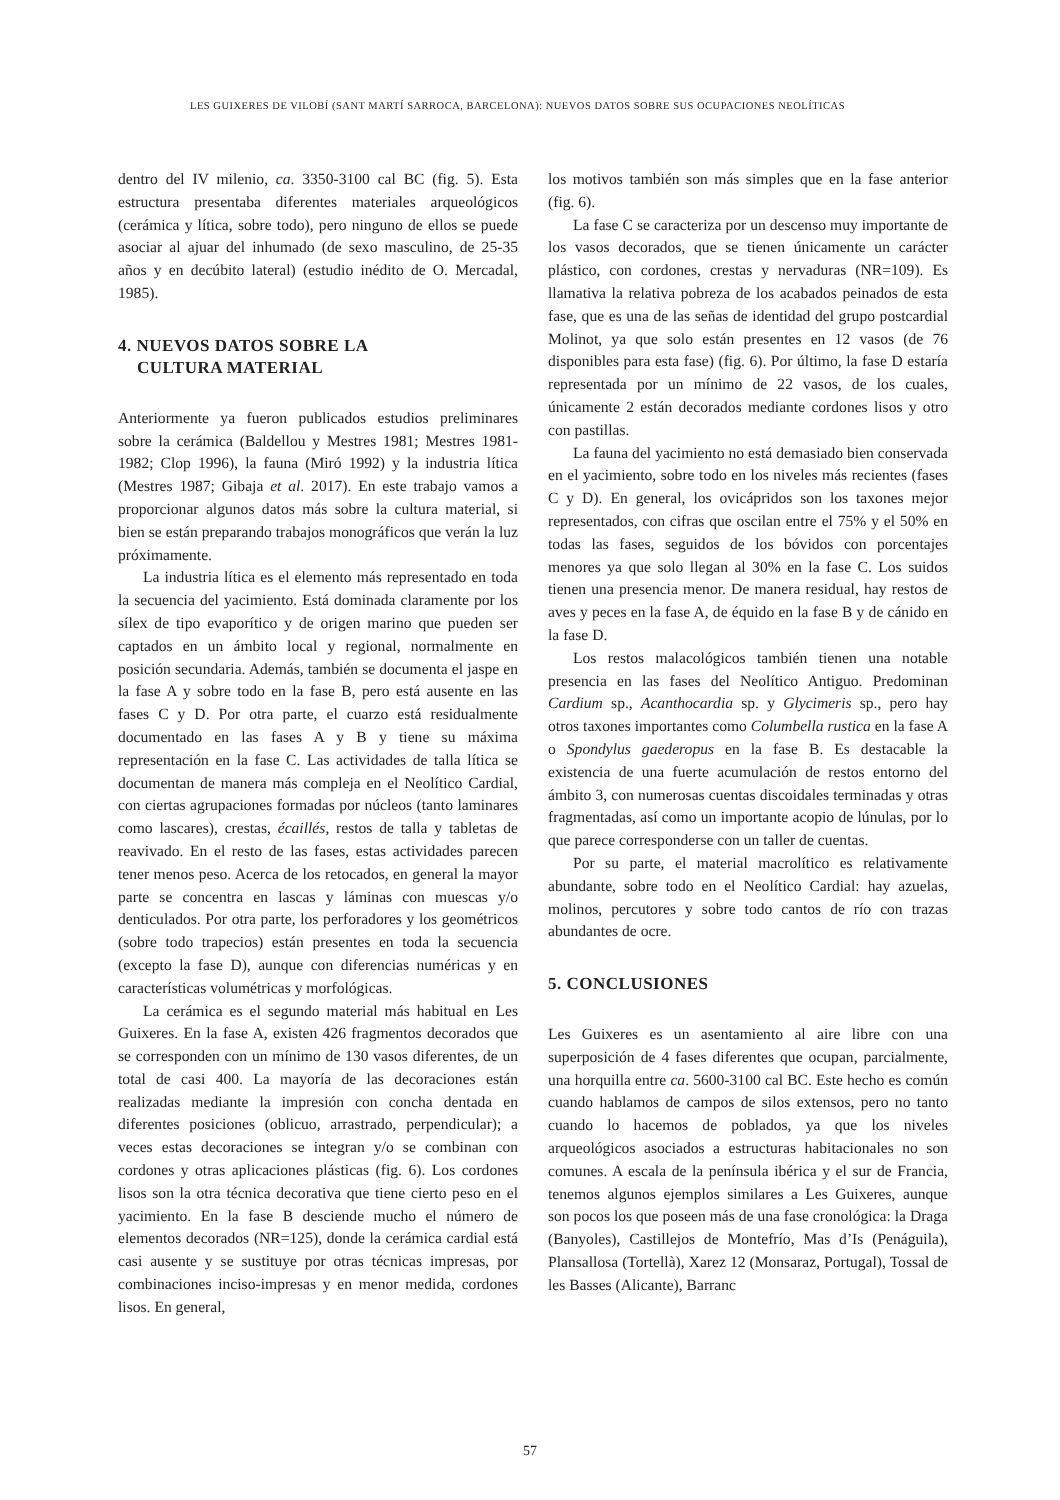LES GUIXERES DE VILOBÍ (SANT MARTÍ SARROCA, BARCELONA): NUEVOS DATOS SOBRE SUS OCUPACIONES NEOLÍTICAS
dentro del IV milenio, ca. 3350-3100 cal BC (fig. 5). Esta estructura presentaba diferentes materiales arqueológicos (cerámica y lítica, sobre todo), pero ninguno de ellos se puede asociar al ajuar del inhumado (de sexo masculino, de 25-35 años y en decúbito lateral) (estudio inédito de O. Mercadal, 1985).
4. NUEVOS DATOS SOBRE LA
CULTURA MATERIAL
Anteriormente ya fueron publicados estudios preliminares sobre la cerámica (Baldellou y Mestres 1981; Mestres 1981-1982; Clop 1996), la fauna (Miró 1992) y la industria lítica (Mestres 1987; Gibaja et al. 2017). En este trabajo vamos a proporcionar algunos datos más sobre la cultura material, si bien se están preparando trabajos monográficos que verán la luz próximamente.
La industria lítica es el elemento más representado en toda la secuencia del yacimiento. Está dominada claramente por los sílex de tipo evaporítico y de origen marino que pueden ser captados en un ámbito local y regional, normalmente en posición secundaria. Además, también se documenta el jaspe en la fase A y sobre todo en la fase B, pero está ausente en las fases C y D. Por otra parte, el cuarzo está residualmente documentado en las fases A y B y tiene su máxima representación en la fase C. Las actividades de talla lítica se documentan de manera más compleja en el Neolítico Cardial, con ciertas agrupaciones formadas por núcleos (tanto laminares como lascares), crestas, écaillés, restos de talla y tabletas de reavivado. En el resto de las fases, estas actividades parecen tener menos peso. Acerca de los retocados, en general la mayor parte se concentra en lascas y láminas con muescas y/o denticulados. Por otra parte, los perforadores y los geométricos (sobre todo trapecios) están presentes en toda la secuencia (excepto la fase D), aunque con diferencias numéricas y en características volumétricas y morfológicas.
La cerámica es el segundo material más habitual en Les Guixeres. En la fase A, existen 426 fragmentos decorados que se corresponden con un mínimo de 130 vasos diferentes, de un total de casi 400. La mayoría de las decoraciones están realizadas mediante la impresión con concha dentada en diferentes posiciones (oblicuo, arrastrado, perpendicular); a veces estas decoraciones se integran y/o se combinan con cordones y otras aplicaciones plásticas (fig. 6). Los cordones lisos son la otra técnica decorativa que tiene cierto peso en el yacimiento. En la fase B desciende mucho el número de elementos decorados (NR=125), donde la cerámica cardial está casi ausente y se sustituye por otras técnicas impresas, por combinaciones inciso-impresas y en menor medida, cordones lisos. En general,
los motivos también son más simples que en la fase anterior (fig. 6).
La fase C se caracteriza por un descenso muy importante de los vasos decorados, que se tienen únicamente un carácter plástico, con cordones, crestas y nervaduras (NR=109). Es llamativa la relativa pobreza de los acabados peinados de esta fase, que es una de las señas de identidad del grupo postcardial Molinot, ya que solo están presentes en 12 vasos (de 76 disponibles para esta fase) (fig. 6). Por último, la fase D estaría representada por un mínimo de 22 vasos, de los cuales, únicamente 2 están decorados mediante cordones lisos y otro con pastillas.
La fauna del yacimiento no está demasiado bien conservada en el yacimiento, sobre todo en los niveles más recientes (fases C y D). En general, los ovicápridos son los taxones mejor representados, con cifras que oscilan entre el 75% y el 50% en todas las fases, seguidos de los bóvidos con porcentajes menores ya que solo llegan al 30% en la fase C. Los suidos tienen una presencia menor. De manera residual, hay restos de aves y peces en la fase A, de équido en la fase B y de cánido en la fase D.
Los restos malacológicos también tienen una notable presencia en las fases del Neolítico Antiguo. Predominan Cardium sp., Acanthocardia sp. y Glycimeris sp., pero hay otros taxones importantes como Columbella rustica en la fase A o Spondylus gaederopus en la fase B. Es destacable la existencia de una fuerte acumulación de restos entorno del ámbito 3, con numerosas cuentas discoidales terminadas y otras fragmentadas, así como un importante acopio de lúnulas, por lo que parece corresponderse con un taller de cuentas.
Por su parte, el material macrolítico es relativamente abundante, sobre todo en el Neolítico Cardial: hay azuelas, molinos, percutores y sobre todo cantos de río con trazas abundantes de ocre.
5. CONCLUSIONES
Les Guixeres es un asentamiento al aire libre con una superposición de 4 fases diferentes que ocupan, parcialmente, una horquilla entre ca. 5600-3100 cal BC. Este hecho es común cuando hablamos de campos de silos extensos, pero no tanto cuando lo hacemos de poblados, ya que los niveles arqueológicos asociados a estructuras habitacionales no son comunes. A escala de la península ibérica y el sur de Francia, tenemos algunos ejemplos similares a Les Guixeres, aunque son pocos los que poseen más de una fase cronológica: la Draga (Banyoles), Castillejos de Montefrío, Mas d’Is (Penáguila), Plansallosa (Tortellà), Xarez 12 (Monsaraz, Portugal), Tossal de les Basses (Alicante), Barranc
57